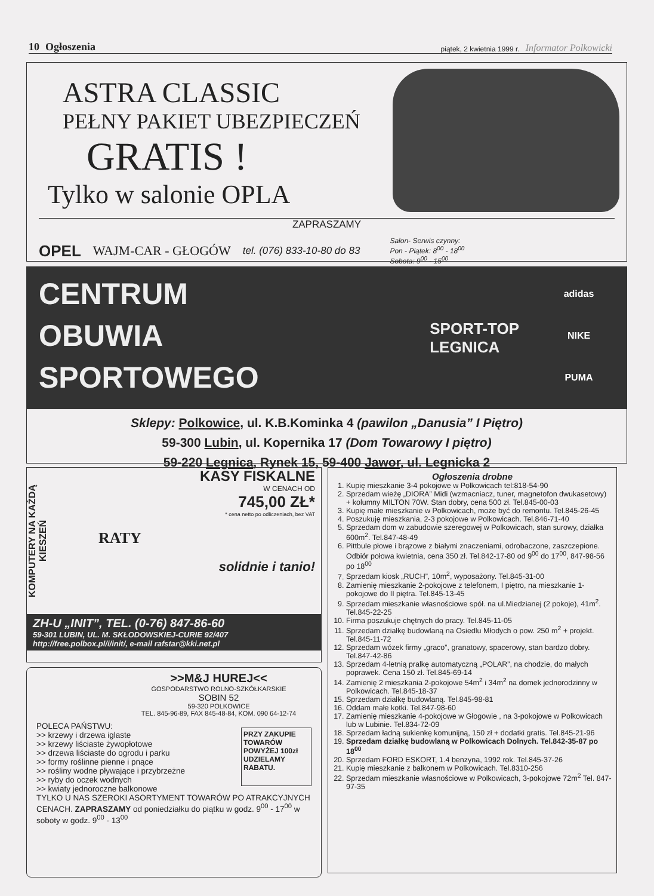10 Ogłoszenia piątek, 2 kwietnia 1999 r. Informator Polkowicki
ASTRA CLASSIC
PEŁNY PAKIET UBEZPIECZEŃ
GRATIS !
Tylko w salonie OPLA
ZAPRASZAMY
OPEL WAJM-CAR - GŁOGÓW tel. (076) 833-10-80 do 83 Salon- Serwis czynny:
Pon - Piątek: 8<sup>00</sup> - 18<sup>00</sup>
Sobota: 9<sup>00</sup> - 15<sup>00</sup>
CENTRUM
OBUWIA
SPORTOWEGO
SPORT-TOP
LEGNICA
adidas
NIKE
PUMA
Sklepy: Polkowice, ul. K.B.Kominka 4 (pawilon „Danusia” I Piętro)
59-300 Lubin, ul. Kopernika 17 (Dom Towarowy I piętro)
59-220 Legnica, Rynek 15, 59-400 Jawor, ul. Legnicka 2
KOMPUTERY NA KAŻDĄ KIESZEŃ
KASY FISKALNE
W CENACH OD
745,00 ZŁ*
* cena netto po odliczeniach, bez VAT
RATY
solidnie i tanio!
ZH-U „INIT”, TEL. (0-76) 847-86-60
59-301 LUBIN, UL. M. SKŁODOWSKIEJ-CURIE 92/407
http://free.polbox.pl/i/init/, e-mail rafstar@kki.net.pl
>>M&J HUREJ<<
GOSPODARSTWO ROLNO-SZKÓŁKARSKIE
SOBIN 52
59-320 POLKOWICE
TEL. 845-96-89, FAX 845-48-84, KOM. 090 64-12-74
POLECA PAŃSTWU:
>> krzewy i drzewa iglaste
>> krzewy liściaste żywopłotowe
>> drzewa liściaste do ogrodu i parku
>> formy roślinne pienne i pnące
>> rośliny wodne pływające i przybrzeżne
>> ryby do oczek wodnych
>> kwiaty jednoroczne balkonowe
PRZY ZAKUPIE TOWARÓW POWYŻEJ 100zł UDZIELAMY RABATU.
TYLKO U NAS SZEROKI ASORTYMENT TOWARÓW PO ATRAKCYJNYCH CENACH. ZAPRASZAMY od poniedziałku do piątku w godz. 9<sup>00</sup> - 17<sup>00</sup> w soboty w godz. 9<sup>00</sup> - 13<sup>00</sup>
Ogłoszenia drobne
1. Kupię mieszkanie 3-4 pokojowe w Polkowicach tel:818-54-90
2. Sprzedam wieżę „DIORA” Midi (wzmacniacz, tuner, magnetofon dwukasetowy) + kolumny MILTON 70W. Stan dobry, cena 500 zł. Tel.845-00-03
3. Kupię małe mieszkanie w Polkowicach, może być do remontu. Tel.845-26-45
4. Poszukuję mieszkania, 2-3 pokojowe w Polkowicach. Tel.846-71-40
5. Sprzedam dom w zabudowie szeregowej w Polkowicach, stan surowy, działka 600m<sup>2</sup>. Tel.847-48-49
6. Pittbule płowe i brązowe z białymi znaczeniami, odrobaczone, zaszczepione. Odbiór połowa kwietnia, cena 350 zł. Tel.842-17-80 od 9<sup>00</sup> do 17<sup>00</sup>, 847-98-56 po 18<sup>00</sup>
7. Sprzedam kiosk „RUCH”, 10m<sup>2</sup>, wyposażony. Tel.845-31-00
8. Zamienię mieszkanie 2-pokojowe z telefonem, I piętro, na mieszkanie 1-pokojowe do II piętra. Tel.845-13-45
9. Sprzedam mieszkanie własnościowe spół. na ul.Miedzianej (2 pokoje), 41m<sup>2</sup>. Tel.845-22-25
10. Firma poszukuje chętnych do pracy. Tel.845-11-05
11. Sprzedam działkę budowlaną na Osiedlu Młodych o pow. 250 m<sup>2</sup> + projekt. Tel.845-11-72
12. Sprzedam wózek firmy „graco”, granatowy, spacerowy, stan bardzo dobry. Tel.847-42-86
13. Sprzedam 4-letnią pralkę automatyczną „POLAR”, na chodzie, do małych poprawek. Cena 150 zł. Tel.845-69-14
14. Zamienię 2 mieszkania 2-pokojowe 54m<sup>2</sup> i 34m<sup>2</sup> na domek jednorodzinny w Polkowicach. Tel.845-18-37
15. Sprzedam działkę budowlaną. Tel.845-98-81
16. Oddam małe kotki. Tel.847-98-60
17. Zamienię mieszkanie 4-pokojowe w Głogowie , na 3-pokojowe w Polkowicach lub w Lubinie. Tel.834-72-09
18. Sprzedam ładną sukienkę komunijną, 150 zł + dodatki gratis. Tel.845-21-96
19. Sprzedam działkę budowlaną w Polkowicach Dolnych. Tel.842-35-87 po 18<sup>00</sup>
20. Sprzedam FORD ESKORT, 1.4 benzyna, 1992 rok. Tel.845-37-26
21. Kupię mieszkanie z balkonem w Polkowicach. Tel.8310-256
22. Sprzedam mieszkanie własnościowe w Polkowicach, 3-pokojowe 72m<sup>2</sup> Tel. 847-97-35